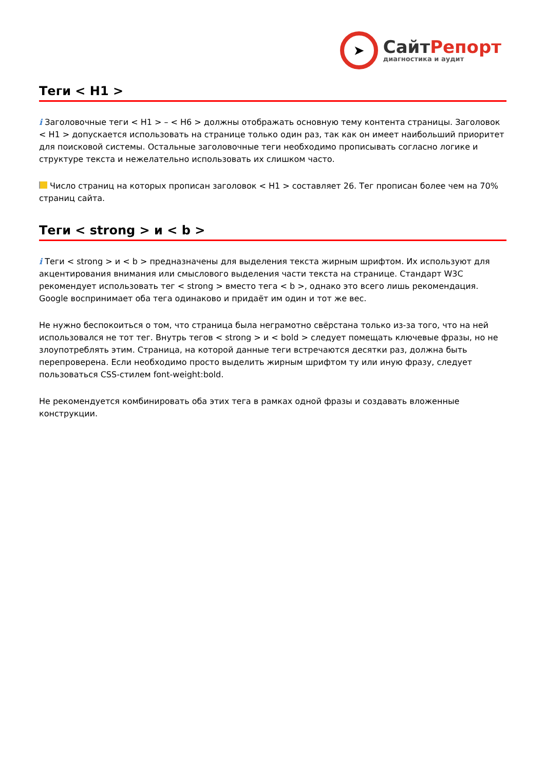➤
СайтРепорт
диагностика и аудит
Теги < H1 >
i Заголовочные теги < H1 > – < H6 > должны отображать основную тему контента страницы. Заголовок < H1 > допускается использовать на странице только один раз, так как он имеет наибольший приоритет для поисковой системы. Остальные заголовочные теги необходимо прописывать согласно логике и структуре текста и нежелательно использовать их слишком часто.
Число страниц на которых прописан заголовок < H1 > составляет 26. Тег прописан более чем на 70% страниц сайта.
Теги < strong > и < b >
i Теги < strong > и < b > предназначены для выделения текста жирным шрифтом. Их используют для акцентирования внимания или смыслового выделения части текста на странице. Стандарт W3C рекомендует использовать тег < strong > вместо тега < b >, однако это всего лишь рекомендация. Google воспринимает оба тега одинаково и придаёт им один и тот же вес.
Не нужно беспокоиться о том, что страница была неграмотно свёрстана только из-за того, что на ней использовался не тот тег. Внутрь тегов < strong > и < bold > следует помещать ключевые фразы, но не злоупотреблять этим. Страница, на которой данные теги встречаются десятки раз, должна быть перепроверена. Если необходимо просто выделить жирным шрифтом ту или иную фразу, следует пользоваться CSS-стилем font-weight:bold.
Не рекомендуется комбинировать оба этих тега в рамках одной фразы и создавать вложенные конструкции.